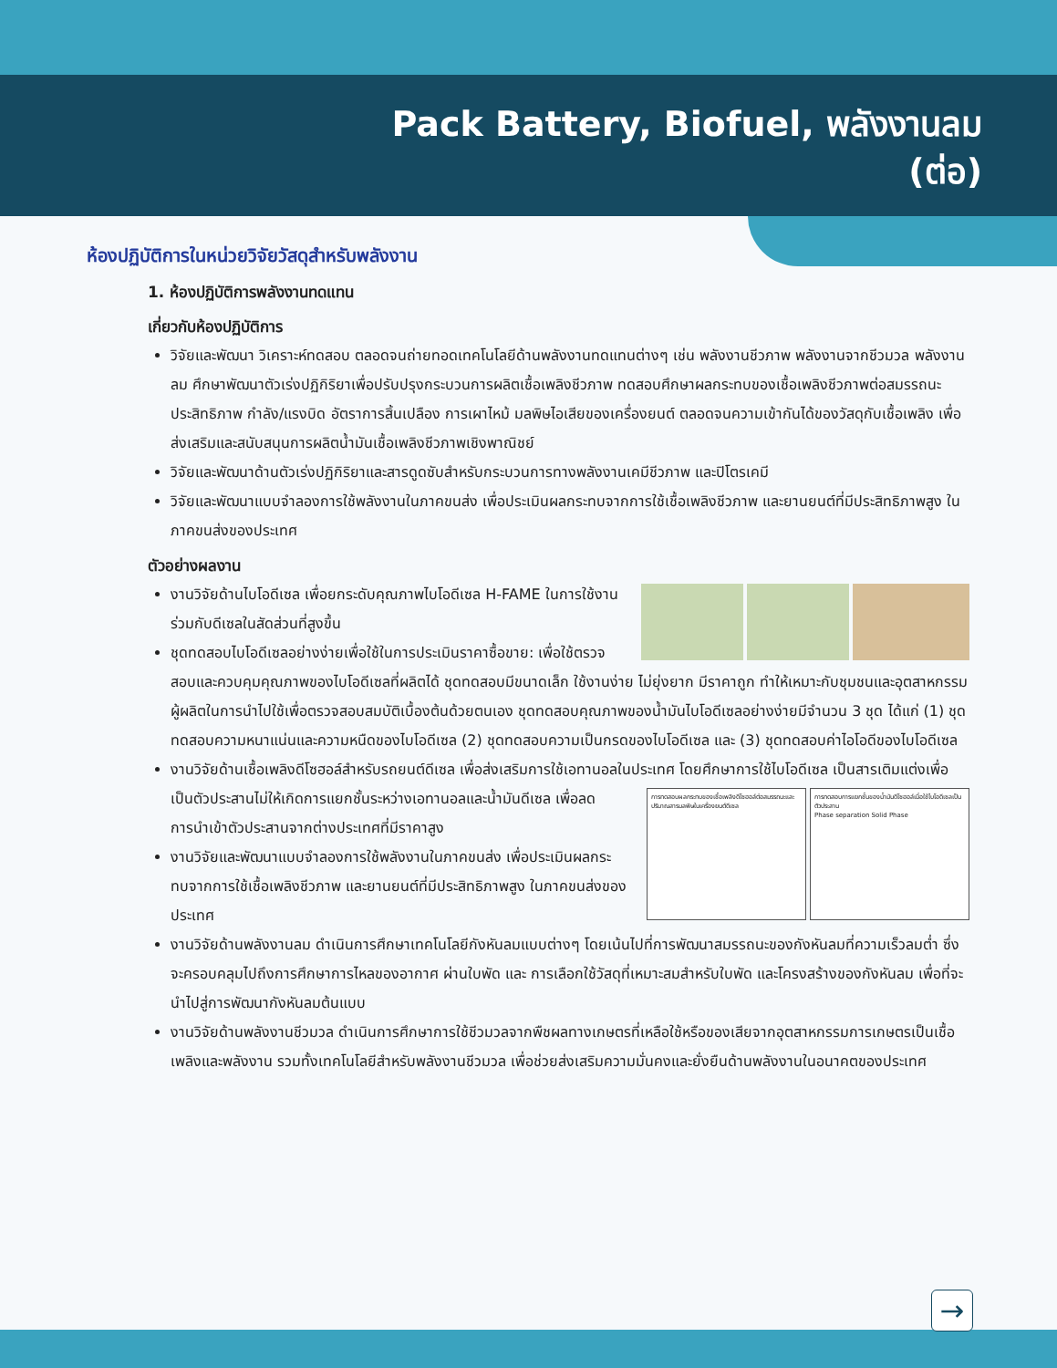Pack Battery, Biofuel, พลังงานลม
(ต่อ)
ห้องปฏิบัติการในหน่วยวิจัยวัสดุสำหรับพลังงาน
1. ห้องปฏิบัติการพลังงานทดแทน
เกี่ยวกับห้องปฏิบัติการ
วิจัยและพัฒนา วิเคราะห์ทดสอบ ตลอดจนถ่ายทอดเทคโนโลยีด้านพลังงานทดแทนต่างๆ เช่น พลังงานชีวภาพ พลังงานจากชีวมวล พลังงานลม ศึกษาพัฒนาตัวเร่งปฏิกิริยาเพื่อปรับปรุงกระบวนการผลิตเชื้อเพลิงชีวภาพ ทดสอบศึกษาผลกระทบของเชื้อเพลิงชีวภาพต่อสมรรถนะ ประสิทธิภาพ กำลัง/แรงบิด อัตราการสิ้นเปลือง การเผาไหม้ มลพิษไอเสียของเครื่องยนต์ ตลอดจนความเข้ากันได้ของวัสดุกับเชื้อเพลิง เพื่อส่งเสริมและสนับสนุนการผลิตน้ำมันเชื้อเพลิงชีวภาพเชิงพาณิชย์
วิจัยและพัฒนาด้านตัวเร่งปฏิกิริยาและสารดูดซับสำหรับกระบวนการทางพลังงานเคมีชีวภาพ และปิโตรเคมี
วิจัยและพัฒนาแบบจำลองการใช้พลังงานในภาคขนส่ง เพื่อประเมินผลกระทบจากการใช้เชื้อเพลิงชีวภาพ และยานยนต์ที่มีประสิทธิภาพสูง ในภาคขนส่งของประเทศ
ตัวอย่างผลงาน
งานวิจัยด้านไบโอดีเซล เพื่อยกระดับคุณภาพไบโอดีเซล H-FAME ในการใช้งานร่วมกับดีเซลในสัดส่วนที่สูงขึ้น
ชุดทดสอบไบโอดีเซลอย่างง่ายเพื่อใช้ในการประเมินราคาซื้อขาย: เพื่อใช้ตรวจสอบและควบคุมคุณภาพของไบโอดีเซลที่ผลิตได้ ชุดทดสอบมีขนาดเล็ก ใช้งานง่าย ไม่ยุ่งยาก มีราคาถูก ทำให้เหมาะกับชุมชนและอุตสาหกรรมผู้ผลิตในการนำไปใช้เพื่อตรวจสอบสมบัติเบื้องต้นด้วยตนเอง ชุดทดสอบคุณภาพของน้ำมันไบโอดีเซลอย่างง่ายมีจำนวน 3 ชุด ได้แก่ (1) ชุดทดสอบความหนาแน่นและความหนืดของไบโอดีเซล (2) ชุดทดสอบความเป็นกรดของไบโอดีเซล และ (3) ชุดทดสอบค่าไอโอดีของไบโอดีเซล
งานวิจัยด้านเชื้อเพลิงดีโซฮอล์สำหรับรถยนต์ดีเซล เพื่อส่งเสริมการใช้เอทานอลในประเทศ โดยศึกษาการใช้ไบโอดีเซล
การทดสอบผลกระทบของเชื้อเพลิงดีโซฮอล์ต่อสมรรถนะและปริมาณสารมลพิษในเครื่องยนต์ดีเซล
การทดสอบการแยกชั้นของน้ำมันดีโซฮอล์เมื่อใช้ไบโอดีเซลเป็นตัวประสาน
Phase separation Solid Phase
เป็นสารเติมแต่งเพื่อเป็นตัวประสานไม่ให้เกิดการแยกชั้นระหว่างเอทานอลและน้ำมันดีเซล เพื่อลดการนำเข้าตัวประสานจากต่างประเทศที่มีราคาสูง
งานวิจัยและพัฒนาแบบจำลองการใช้พลังงานในภาคขนส่ง เพื่อประเมินผลกระทบจากการใช้เชื้อเพลิงชีวภาพ และยานยนต์ที่มีประสิทธิภาพสูง ในภาคขนส่งของประเทศ
งานวิจัยด้านพลังงานลม ดำเนินการศึกษาเทคโนโลยีกังหันลมแบบต่างๆ โดยเน้นไปที่การพัฒนาสมรรถนะของกังหันลมที่ความเร็วลมต่ำ ซึ่งจะครอบคลุมไปถึงการศึกษาการไหลของอากาศ ผ่านใบพัด และ การเลือกใช้วัสดุที่เหมาะสมสำหรับใบพัด และโครงสร้างของกังหันลม เพื่อที่จะนำไปสู่การพัฒนากังหันลมต้นแบบ
งานวิจัยด้านพลังงานชีวมวล ดำเนินการศึกษาการใช้ชีวมวลจากพืชผลทางเกษตรที่เหลือใช้หรือของเสียจากอุตสาหกรรมการเกษตรเป็นเชื้อเพลิงและพลังงาน รวมทั้งเทคโนโลยีสำหรับพลังงานชีวมวล เพื่อช่วยส่งเสริมความมั่นคงและยั่งยืนด้านพลังงานในอนาคตของประเทศ
→